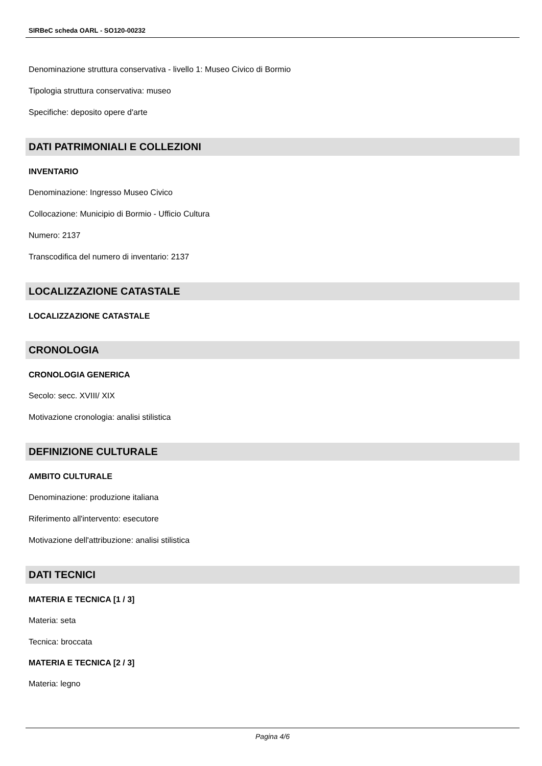SIRBeC scheda OARL - SO120-00232
Denominazione struttura conservativa - livello 1: Museo Civico di Bormio
Tipologia struttura conservativa: museo
Specifiche: deposito opere d'arte
DATI PATRIMONIALI E COLLEZIONI
INVENTARIO
Denominazione: Ingresso Museo Civico
Collocazione: Municipio di Bormio - Ufficio Cultura
Numero: 2137
Transcodifica del numero di inventario: 2137
LOCALIZZAZIONE CATASTALE
LOCALIZZAZIONE CATASTALE
CRONOLOGIA
CRONOLOGIA GENERICA
Secolo: secc. XVIII/ XIX
Motivazione cronologia: analisi stilistica
DEFINIZIONE CULTURALE
AMBITO CULTURALE
Denominazione: produzione italiana
Riferimento all'intervento: esecutore
Motivazione dell'attribuzione: analisi stilistica
DATI TECNICI
MATERIA E TECNICA [1 / 3]
Materia: seta
Tecnica: broccata
MATERIA E TECNICA [2 / 3]
Materia: legno
Pagina 4/6